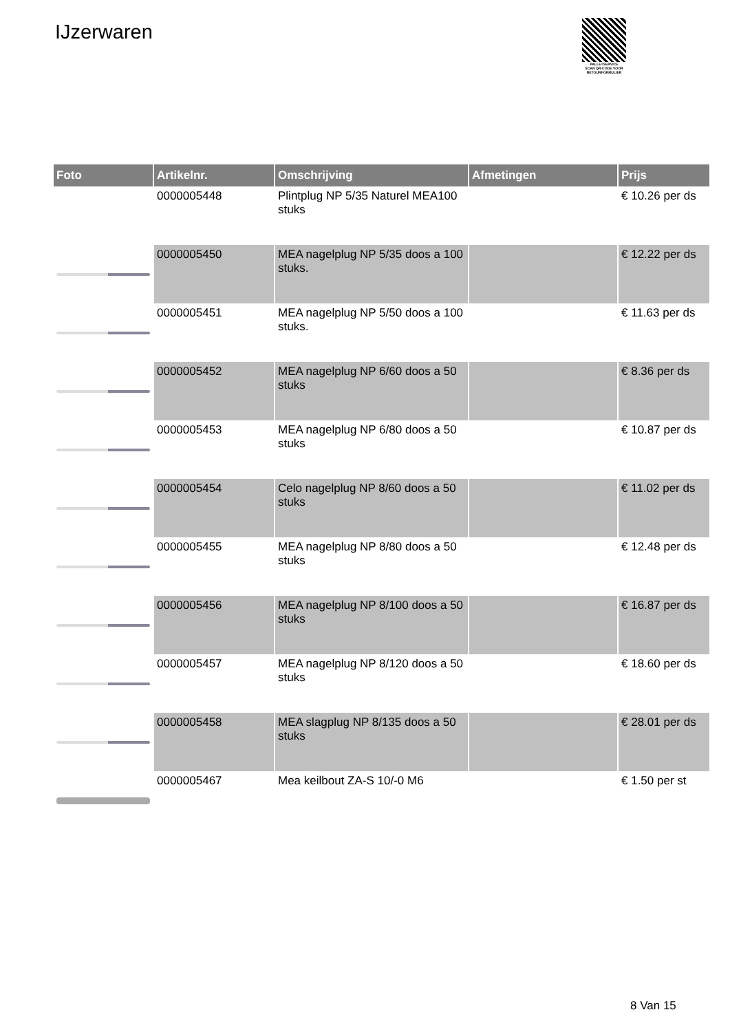IJzerwaren
PALLETSERVICE
SCAN QR-CODE VOOR
RETOURFORMULIER
| Foto | Artikelnr. | Omschrijving | Afmetingen | Prijs |
| --- | --- | --- | --- | --- |
| | 0000005448 | Plintplug NP 5/35 Naturel MEA100 stuks | | € 10.26 per ds |
| | 0000005450 | MEA nagelplug NP 5/35 doos a 100 stuks. | | € 12.22 per ds |
| | 0000005451 | MEA nagelplug NP 5/50 doos a 100 stuks. | | € 11.63 per ds |
| | 0000005452 | MEA nagelplug NP 6/60 doos a 50 stuks | | € 8.36 per ds |
| | 0000005453 | MEA nagelplug NP 6/80 doos a 50 stuks | | € 10.87 per ds |
| | 0000005454 | Celo nagelplug NP 8/60 doos a 50 stuks | | € 11.02 per ds |
| | 0000005455 | MEA nagelplug NP 8/80 doos a 50 stuks | | € 12.48 per ds |
| | 0000005456 | MEA nagelplug NP 8/100 doos a 50 stuks | | € 16.87 per ds |
| | 0000005457 | MEA nagelplug NP 8/120 doos a 50 stuks | | € 18.60 per ds |
| | 0000005458 | MEA slagplug NP 8/135 doos a 50 stuks | | € 28.01 per ds |
| | 0000005467 | Mea keilbout ZA-S 10/-0 M6 | | € 1.50 per st |
8 Van 15